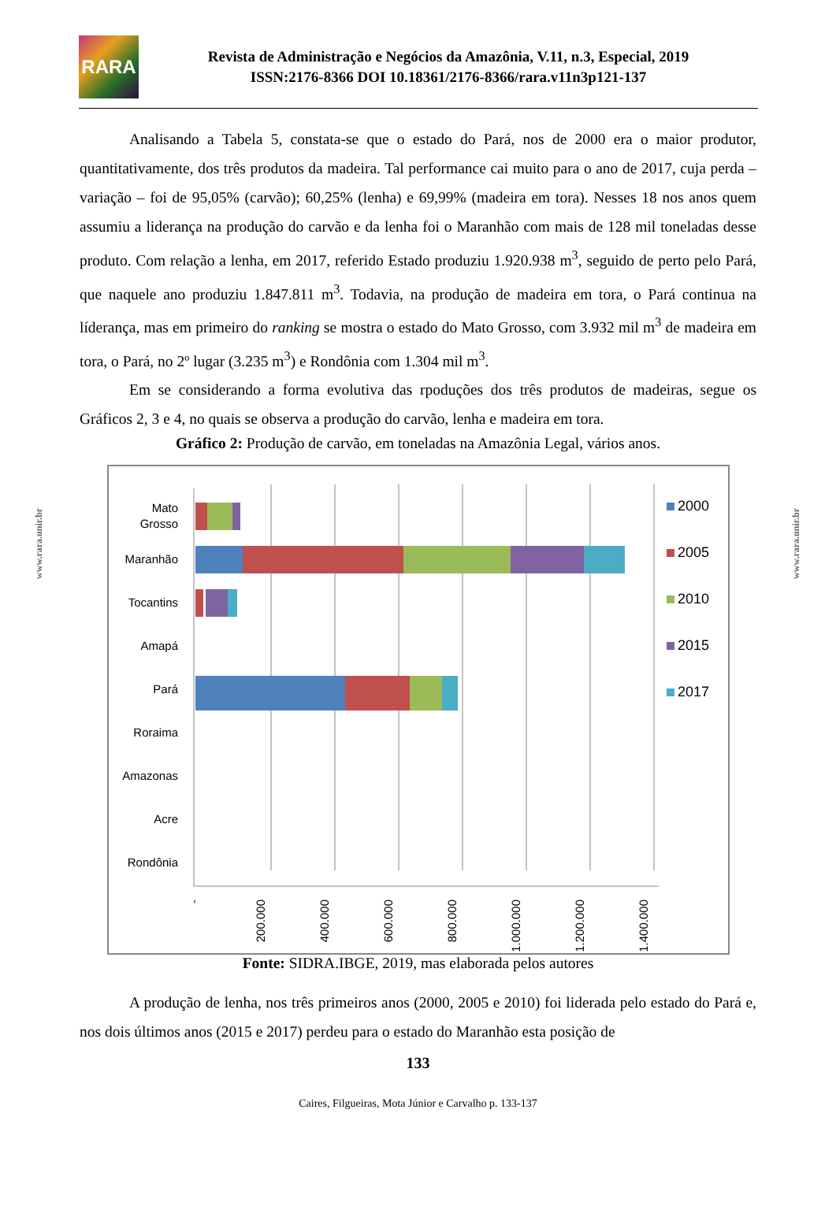www.rara.unir.br
www.rara.unir.br
RARA
Revista de Administração e Negócios da Amazônia, V.11, n.3, Especial, 2019
ISSN:2176-8366 DOI 10.18361/2176-8366/rara.v11n3p121-137
Analisando a Tabela 5, constata-se que o estado do Pará, nos de 2000 era o maior produtor, quantitativamente, dos três produtos da madeira. Tal performance cai muito para o ano de 2017, cuja perda – variação – foi de 95,05% (carvão); 60,25% (lenha) e 69,99% (madeira em tora). Nesses 18 nos anos quem assumiu a liderança na produção do carvão e da lenha foi o Maranhão com mais de 128 mil toneladas desse produto. Com relação a lenha, em 2017, referido Estado produziu 1.920.938 m<sup>3</sup>, seguido de perto pelo Pará, que naquele ano produziu 1.847.811 m<sup>3</sup>. Todavia, na produção de madeira em tora, o Pará continua na líderança, mas em primeiro do ranking se mostra o estado do Mato Grosso, com 3.932 mil m<sup>3</sup> de madeira em tora, o Pará, no 2º lugar (3.235 m<sup>3</sup>) e Rondônia com 1.304 mil m<sup>3</sup>.
Em se considerando a forma evolutiva das rpoduções dos três produtos de madeiras, segue os Gráficos 2, 3 e 4, no quais se observa a produção do carvão, lenha e madeira em tora.
Gráfico 2: Produção de carvão, em toneladas na Amazônia Legal, vários anos.
Mato
Grosso
Maranhão
Tocantins
Amapá
Pará
Roraima
Amazonas
Acre
Rondônia
2000
2005
2010
2015
2017
-
200.000
400.000
600.000
800.000
1.000.000
1.200.000
1.400.000
Fonte: SIDRA.IBGE, 2019, mas elaborada pelos autores
A produção de lenha, nos três primeiros anos (2000, 2005 e 2010) foi liderada pelo estado do Pará e, nos dois últimos anos (2015 e 2017) perdeu para o estado do Maranhão esta posição de
133
Caires, Filgueiras, Mota Júnior e Carvalho p. 133-137